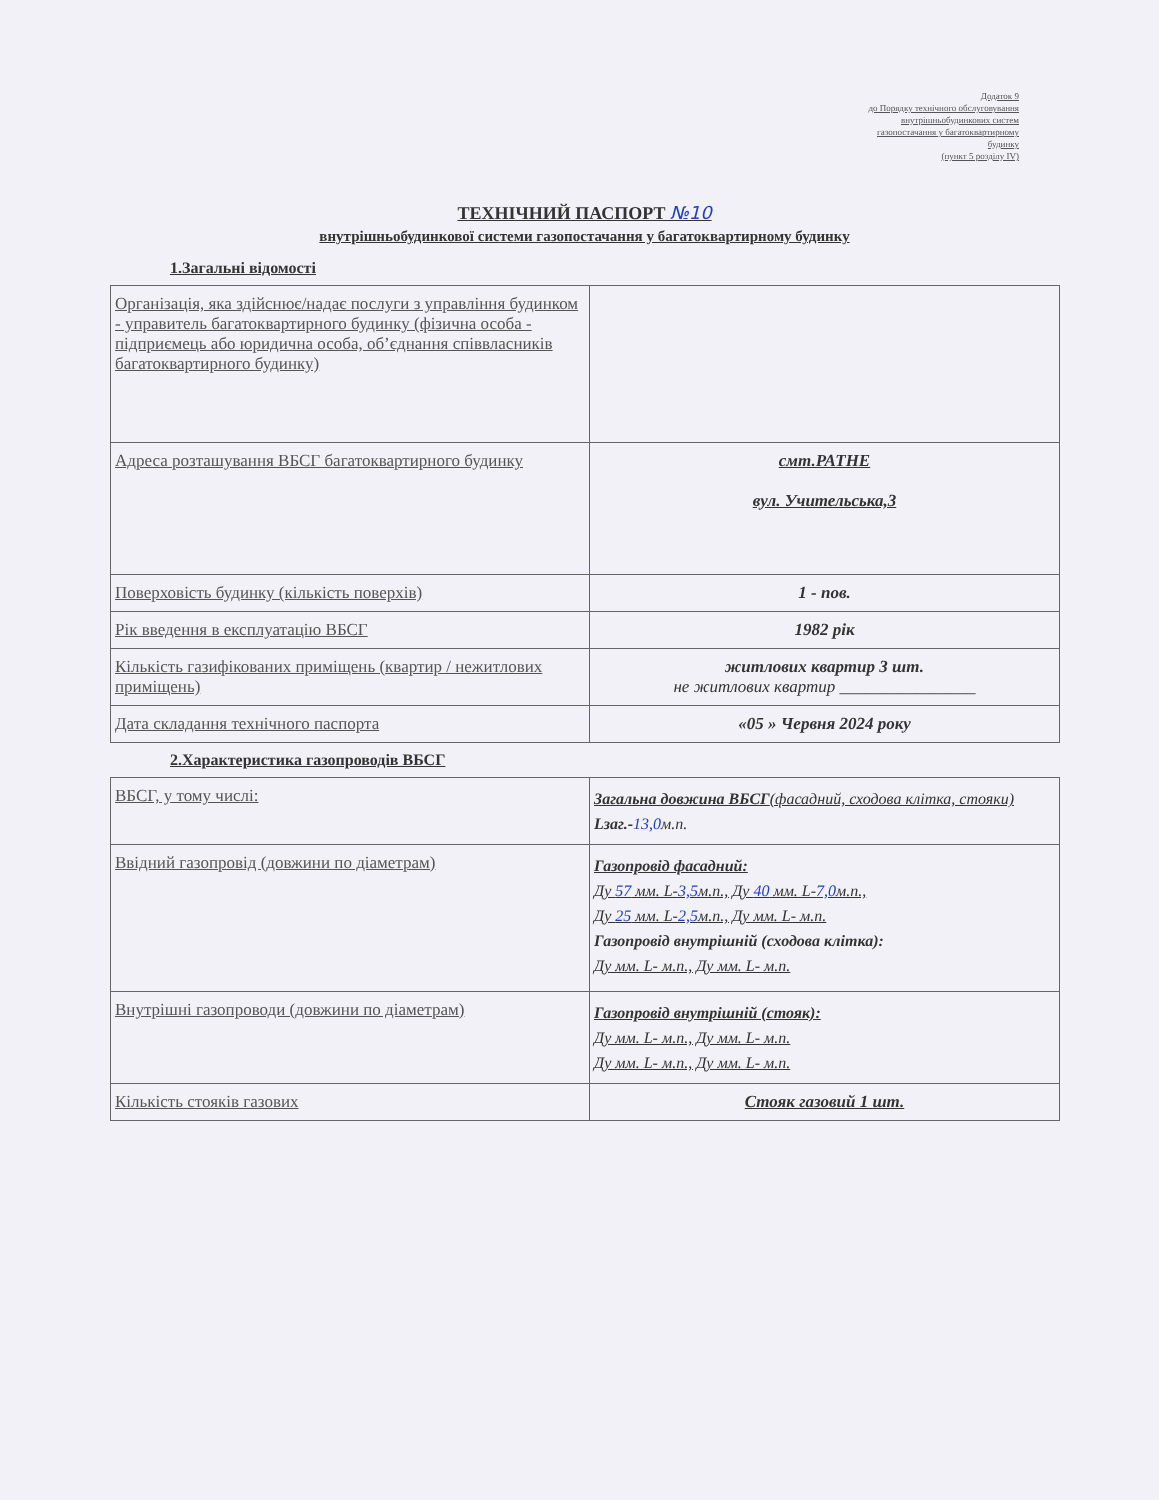Додаток 9
до Порядку технічного обслуговування
внутрішньобудинкових систем
газопостачання у багатоквартирному
будинку
(пункт 5 розділу IV)
ТЕХНІЧНИЙ ПАСПОРТ №10
внутрішньобудинкової системи газопостачання у багатоквартирному будинку
1.Загальні відомості
| Організація, яка здійснює/надає послуги з управління будинком - управитель багатоквартирного будинку (фізична особа - підприємець або юридична особа, об’єднання співвласників багатоквартирного будинку) | |
| Адреса розташування ВБСГ багатоквартирного будинку | смт.РАТНЕ вул. Учительська,3 |
| Поверховість будинку (кількість поверхів) | 1 - пов. |
| Рік введення в експлуатацію ВБСГ | 1982 рік |
| Кількість газифікованих приміщень (квартир / нежитлових приміщень) | житлових квартир 3 шт. не житлових квартир ________________ |
| Дата складання технічного паспорта | «05 » Червня 2024 року |
2.Характеристика газопроводів ВБСГ
| ВБСГ, у тому числі: | Загальна довжина ВБСГ (фасадний, сходова клітка, стояки) Lзаг.- 13,0 м.п. |
| Ввідний газопровід (довжини по діаметрам) | Газопровід фасадний: Ду 57 мм. L- 3,5 м.п., Ду 40 мм. L- 7,0 м.п., Ду 25 мм. L- 2,5 м.п., Ду мм. L- м.п. Газопровід внутрішній (сходова клітка): Ду мм. L- м.п., Ду мм. L- м.п. |
| Внутрішні газопроводи (довжини по діаметрам) | Газопровід внутрішній (стояк): Ду мм. L- м.п., Ду мм. L- м.п. Ду мм. L- м.п., Ду мм. L- м.п. |
| Кількість стояків газових | Стояк газовий 1 шт. |